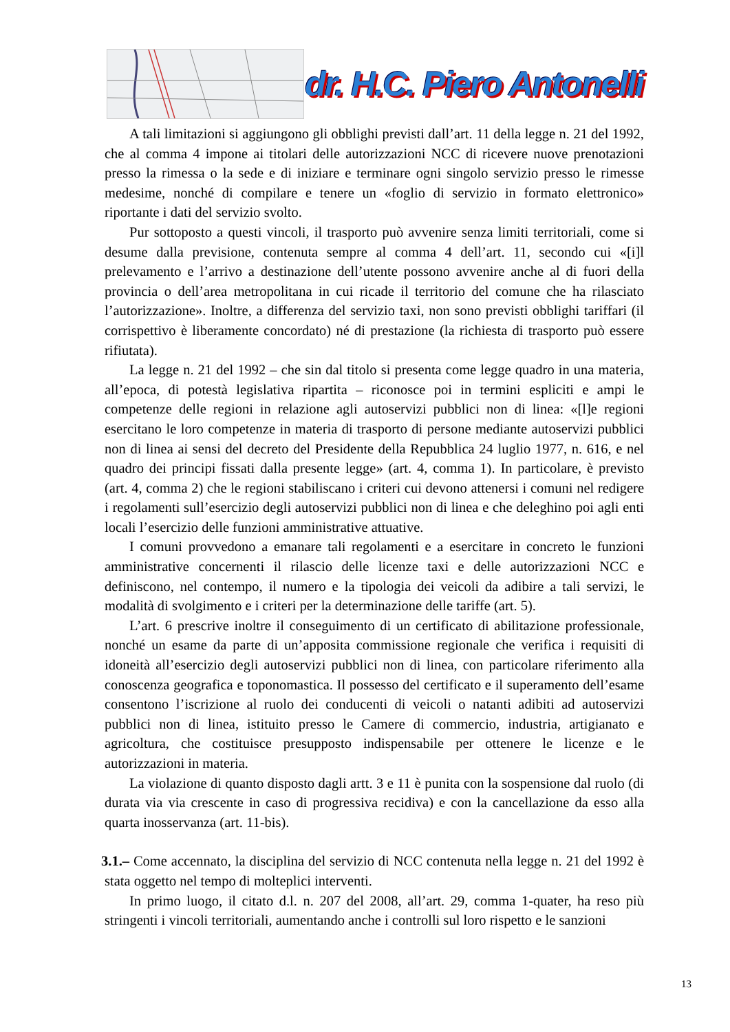dr. H.C. Piero Antonelli
A tali limitazioni si aggiungono gli obblighi previsti dall’art. 11 della legge n. 21 del 1992, che al comma 4 impone ai titolari delle autorizzazioni NCC di ricevere nuove prenotazioni presso la rimessa o la sede e di iniziare e terminare ogni singolo servizio presso le rimesse medesime, nonché di compilare e tenere un «foglio di servizio in formato elettronico» riportante i dati del servizio svolto.
Pur sottoposto a questi vincoli, il trasporto può avvenire senza limiti territoriali, come si desume dalla previsione, contenuta sempre al comma 4 dell’art. 11, secondo cui «[i]l prelevamento e l’arrivo a destinazione dell’utente possono avvenire anche al di fuori della provincia o dell’area metropolitana in cui ricade il territorio del comune che ha rilasciato l’autorizzazione». Inoltre, a differenza del servizio taxi, non sono previsti obblighi tariffari (il corrispettivo è liberamente concordato) né di prestazione (la richiesta di trasporto può essere rifiutata).
La legge n. 21 del 1992 – che sin dal titolo si presenta come legge quadro in una materia, all’epoca, di potestà legislativa ripartita – riconosce poi in termini espliciti e ampi le competenze delle regioni in relazione agli autoservizi pubblici non di linea: «[l]e regioni esercitano le loro competenze in materia di trasporto di persone mediante autoservizi pubblici non di linea ai sensi del decreto del Presidente della Repubblica 24 luglio 1977, n. 616, e nel quadro dei principi fissati dalla presente legge» (art. 4, comma 1). In particolare, è previsto (art. 4, comma 2) che le regioni stabiliscano i criteri cui devono attenersi i comuni nel redigere i regolamenti sull’esercizio degli autoservizi pubblici non di linea e che deleghino poi agli enti locali l’esercizio delle funzioni amministrative attuative.
I comuni provvedono a emanare tali regolamenti e a esercitare in concreto le funzioni amministrative concernenti il rilascio delle licenze taxi e delle autorizzazioni NCC e definiscono, nel contempo, il numero e la tipologia dei veicoli da adibire a tali servizi, le modalità di svolgimento e i criteri per la determinazione delle tariffe (art. 5).
L’art. 6 prescrive inoltre il conseguimento di un certificato di abilitazione professionale, nonché un esame da parte di un’apposita commissione regionale che verifica i requisiti di idoneità all’esercizio degli autoservizi pubblici non di linea, con particolare riferimento alla conoscenza geografica e toponomastica. Il possesso del certificato e il superamento dell’esame consentono l’iscrizione al ruolo dei conducenti di veicoli o natanti adibiti ad autoservizi pubblici non di linea, istituito presso le Camere di commercio, industria, artigianato e agricoltura, che costituisce presupposto indispensabile per ottenere le licenze e le autorizzazioni in materia.
La violazione di quanto disposto dagli artt. 3 e 11 è punita con la sospensione dal ruolo (di durata via via crescente in caso di progressiva recidiva) e con la cancellazione da esso alla quarta inosservanza (art. 11-bis).
3.1.– Come accennato, la disciplina del servizio di NCC contenuta nella legge n. 21 del 1992 è stata oggetto nel tempo di molteplici interventi.
In primo luogo, il citato d.l. n. 207 del 2008, all’art. 29, comma 1-quater, ha reso più stringenti i vincoli territoriali, aumentando anche i controlli sul loro rispetto e le sanzioni
13